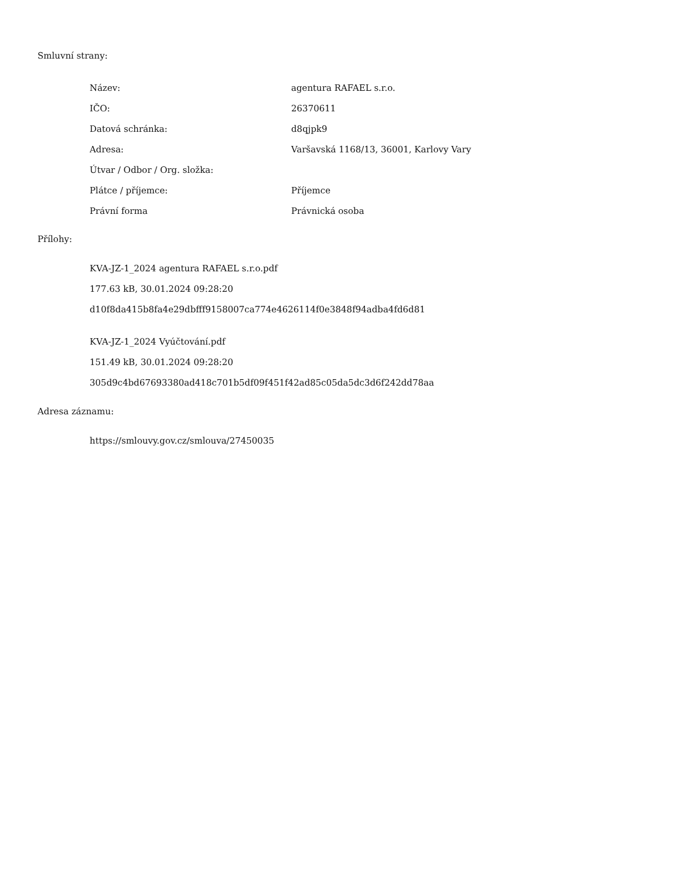Smluvní strany:
| Název: | agentura RAFAEL s.r.o. |
| IČO: | 26370611 |
| Datová schránka: | d8qjpk9 |
| Adresa: | Varšavská 1168/13, 36001, Karlovy Vary |
| Útvar / Odbor / Org. složka: | |
| Plátce / příjemce: | Příjemce |
| Právní forma | Právnická osoba |
Přílohy:
KVA-JZ-1_2024 agentura RAFAEL s.r.o.pdf
177.63 kB, 30.01.2024 09:28:20
d10f8da415b8fa4e29dbfff9158007ca774e4626114f0e3848f94adba4fd6d81
KVA-JZ-1_2024 Vyúčtování.pdf
151.49 kB, 30.01.2024 09:28:20
305d9c4bd67693380ad418c701b5df09f451f42ad85c05da5dc3d6f242dd78aa
Adresa záznamu:
https://smlouvy.gov.cz/smlouva/27450035